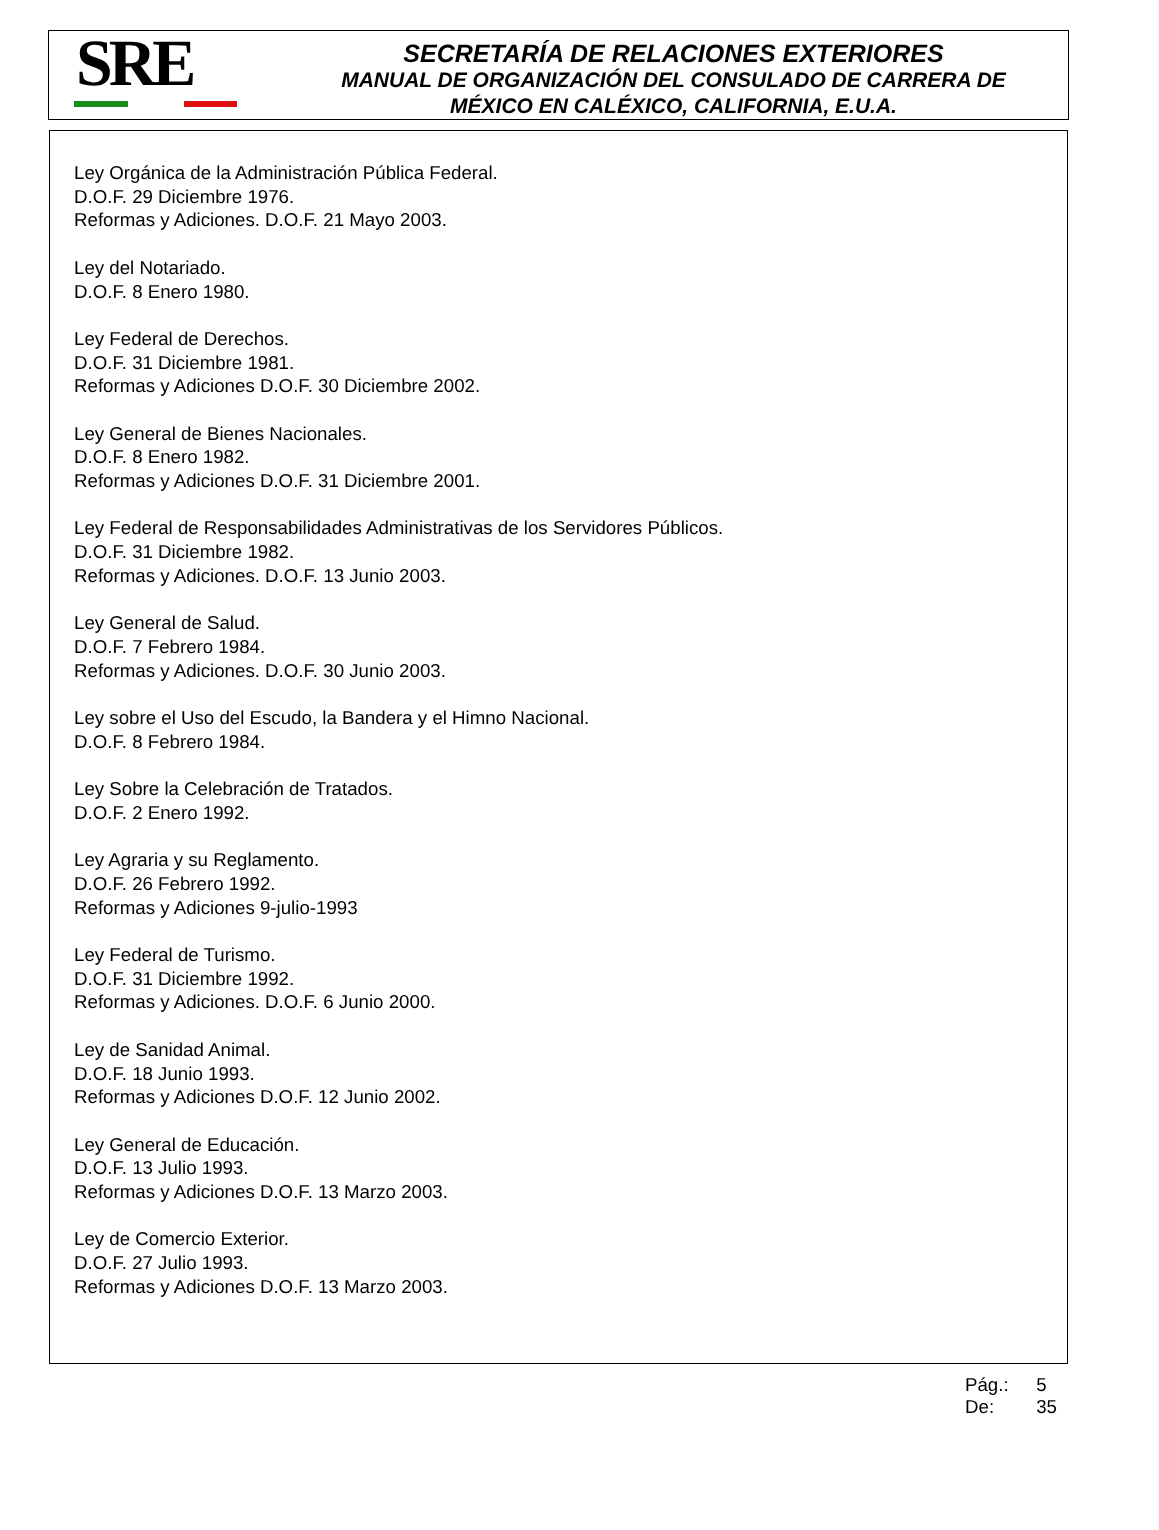SRE
SECRETARÍA DE RELACIONES EXTERIORES
MANUAL DE ORGANIZACIÓN DEL CONSULADO DE CARRERA DE
MÉXICO EN CALÉXICO, CALIFORNIA, E.U.A.
Ley Orgánica de la Administración Pública Federal.
D.O.F. 29 Diciembre 1976.
Reformas y Adiciones. D.O.F. 21 Mayo 2003.
Ley del Notariado.
D.O.F. 8 Enero 1980.
Ley Federal de Derechos.
D.O.F. 31 Diciembre 1981.
Reformas y Adiciones D.O.F. 30 Diciembre 2002.
Ley General de Bienes Nacionales.
D.O.F. 8 Enero 1982.
Reformas y Adiciones D.O.F. 31 Diciembre 2001.
Ley Federal de Responsabilidades Administrativas de los Servidores Públicos.
D.O.F. 31 Diciembre 1982.
Reformas y Adiciones. D.O.F. 13 Junio 2003.
Ley General de Salud.
D.O.F. 7 Febrero 1984.
Reformas y Adiciones. D.O.F. 30 Junio 2003.
Ley sobre el Uso del Escudo, la Bandera y el Himno Nacional.
D.O.F. 8 Febrero 1984.
Ley Sobre la Celebración de Tratados.
D.O.F. 2 Enero 1992.
Ley Agraria y su Reglamento.
D.O.F. 26 Febrero 1992.
Reformas y Adiciones 9-julio-1993
Ley Federal de Turismo.
D.O.F. 31 Diciembre 1992.
Reformas y Adiciones. D.O.F. 6 Junio 2000.
Ley de Sanidad Animal.
D.O.F. 18 Junio 1993.
Reformas y Adiciones D.O.F. 12 Junio 2002.
Ley General de Educación.
D.O.F. 13 Julio 1993.
Reformas y Adiciones D.O.F. 13 Marzo 2003.
Ley de Comercio Exterior.
D.O.F. 27 Julio 1993.
Reformas y Adiciones D.O.F. 13 Marzo 2003.
Pág.: 5
De: 35